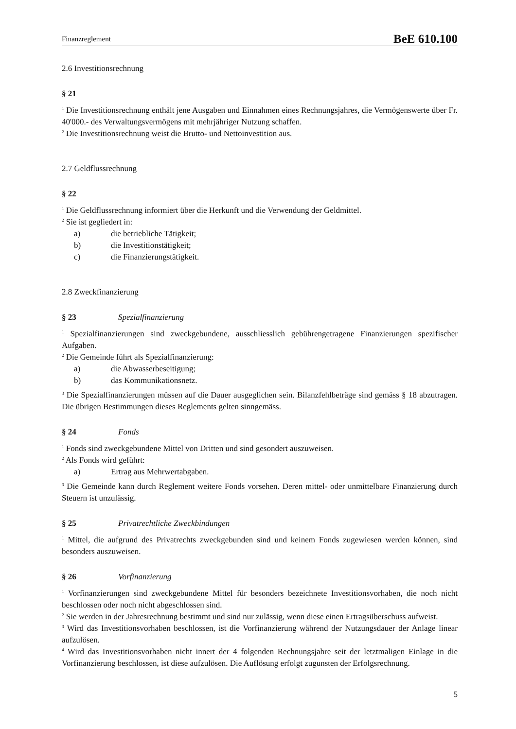Finanzreglement BeE 610.100
2.6 Investitionsrechnung
§ 21
<sup>1</sup> Die Investitionsrechnung enthält jene Ausgaben und Einnahmen eines Rechnungsjahres, die Vermögenswerte über Fr. 40'000.- des Verwaltungsvermögens mit mehrjähriger Nutzung schaffen.
<sup>2</sup> Die Investitionsrechnung weist die Brutto- und Nettoinvestition aus.
2.7 Geldflussrechnung
§ 22
<sup>1</sup> Die Geldflussrechnung informiert über die Herkunft und die Verwendung der Geldmittel.
<sup>2</sup> Sie ist gegliedert in:
a) die betriebliche Tätigkeit;
b) die Investitionstätigkeit;
c) die Finanzierungstätigkeit.
2.8 Zweckfinanzierung
§ 23 Spezialfinanzierung
<sup>1</sup> Spezialfinanzierungen sind zweckgebundene, ausschliesslich gebührengetragene Finanzierungen spezifischer Aufgaben.
<sup>2</sup> Die Gemeinde führt als Spezialfinanzierung:
a) die Abwasserbeseitigung;
b) das Kommunikationsnetz.
<sup>3</sup> Die Spezialfinanzierungen müssen auf die Dauer ausgeglichen sein. Bilanzfehlbeträge sind gemäss § 18 abzutragen. Die übrigen Bestimmungen dieses Reglements gelten sinngemäss.
§ 24 Fonds
<sup>1</sup> Fonds sind zweckgebundene Mittel von Dritten und sind gesondert auszuweisen.
<sup>2</sup> Als Fonds wird geführt:
a) Ertrag aus Mehrwertabgaben.
<sup>3</sup> Die Gemeinde kann durch Reglement weitere Fonds vorsehen. Deren mittel- oder unmittelbare Finanzierung durch Steuern ist unzulässig.
§ 25 Privatrechtliche Zweckbindungen
<sup>1</sup> Mittel, die aufgrund des Privatrechts zweckgebunden sind und keinem Fonds zugewiesen werden können, sind besonders auszuweisen.
§ 26 Vorfinanzierung
<sup>1</sup> Vorfinanzierungen sind zweckgebundene Mittel für besonders bezeichnete Investitionsvorhaben, die noch nicht beschlossen oder noch nicht abgeschlossen sind.
<sup>2</sup> Sie werden in der Jahresrechnung bestimmt und sind nur zulässig, wenn diese einen Ertragsüberschuss aufweist.
<sup>3</sup> Wird das Investitionsvorhaben beschlossen, ist die Vorfinanzierung während der Nutzungsdauer der Anlage linear aufzulösen.
<sup>4</sup> Wird das Investitionsvorhaben nicht innert der 4 folgenden Rechnungsjahre seit der letztmaligen Einlage in die Vorfinanzierung beschlossen, ist diese aufzulösen. Die Auflösung erfolgt zugunsten der Erfolgsrechnung.
5